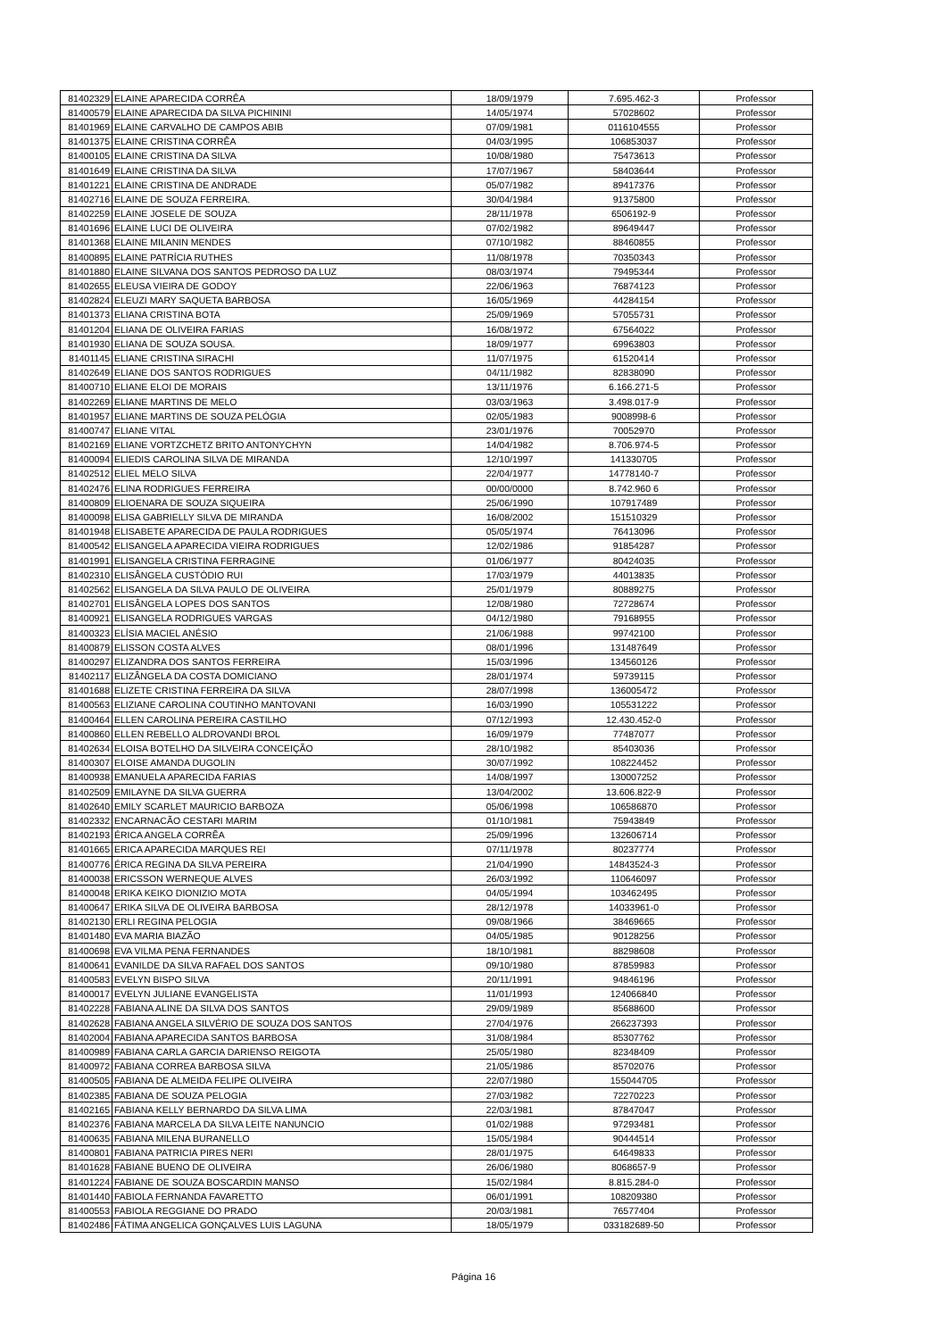| 81402329 | ELAINE APARECIDA CORRÊA | 18/09/1979 | 7.695.462-3 | Professor |
| 81400579 | ELAINE APARECIDA DA SILVA PICHININI | 14/05/1974 | 57028602 | Professor |
| 81401969 | ELAINE CARVALHO DE CAMPOS ABIB | 07/09/1981 | 0116104555 | Professor |
| 81401375 | ELAINE CRISTINA CORRÊA | 04/03/1995 | 106853037 | Professor |
| 81400105 | ELAINE CRISTINA DA SILVA | 10/08/1980 | 75473613 | Professor |
| 81401649 | ELAINE CRISTINA DA SILVA | 17/07/1967 | 58403644 | Professor |
| 81401221 | ELAINE CRISTINA DE ANDRADE | 05/07/1982 | 89417376 | Professor |
| 81402716 | ELAINE DE SOUZA FERREIRA. | 30/04/1984 | 91375800 | Professor |
| 81402259 | ELAINE JOSELE DE SOUZA | 28/11/1978 | 6506192-9 | Professor |
| 81401696 | ELAINE LUCI DE OLIVEIRA | 07/02/1982 | 89649447 | Professor |
| 81401368 | ELAINE MILANIN MENDES | 07/10/1982 | 88460855 | Professor |
| 81400895 | ELAINE PATRÍCIA RUTHES | 11/08/1978 | 70350343 | Professor |
| 81401880 | ELAINE SILVANA DOS SANTOS PEDROSO DA LUZ | 08/03/1974 | 79495344 | Professor |
| 81402655 | ELEUSA VIEIRA DE GODOY | 22/06/1963 | 76874123 | Professor |
| 81402824 | ELEUZI MARY SAQUETA BARBOSA | 16/05/1969 | 44284154 | Professor |
| 81401373 | ELIANA CRISTINA BOTA | 25/09/1969 | 57055731 | Professor |
| 81401204 | ELIANA DE OLIVEIRA FARIAS | 16/08/1972 | 67564022 | Professor |
| 81401930 | ELIANA DE SOUZA SOUSA. | 18/09/1977 | 69963803 | Professor |
| 81401145 | ELIANE CRISTINA SIRACHI | 11/07/1975 | 61520414 | Professor |
| 81402649 | ELIANE DOS SANTOS RODRIGUES | 04/11/1982 | 82838090 | Professor |
| 81400710 | ELIANE ELOI DE MORAIS | 13/11/1976 | 6.166.271-5 | Professor |
| 81402269 | ELIANE MARTINS DE MELO | 03/03/1963 | 3.498.017-9 | Professor |
| 81401957 | ELIANE MARTINS DE SOUZA PELÓGIA | 02/05/1983 | 9008998-6 | Professor |
| 81400747 | ELIANE VITAL | 23/01/1976 | 70052970 | Professor |
| 81402169 | ELIANE VORTZCHETZ BRITO ANTONYCHYN | 14/04/1982 | 8.706.974-5 | Professor |
| 81400094 | ELIEDIS CAROLINA SILVA DE MIRANDA | 12/10/1997 | 141330705 | Professor |
| 81402512 | ELIEL MELO SILVA | 22/04/1977 | 14778140-7 | Professor |
| 81402476 | ELINA RODRIGUES FERREIRA | 00/00/0000 | 8.742.960 6 | Professor |
| 81400809 | ELIOENARA DE SOUZA SIQUEIRA | 25/06/1990 | 107917489 | Professor |
| 81400098 | ELISA GABRIELLY SILVA DE MIRANDA | 16/08/2002 | 151510329 | Professor |
| 81401948 | ELISABETE APARECIDA DE PAULA RODRIGUES | 05/05/1974 | 76413096 | Professor |
| 81400542 | ELISANGELA APARECIDA VIEIRA RODRIGUES | 12/02/1986 | 91854287 | Professor |
| 81401991 | ELISANGELA CRISTINA FERRAGINE | 01/06/1977 | 80424035 | Professor |
| 81402310 | ELISÂNGELA CUSTÓDIO RUI | 17/03/1979 | 44013835 | Professor |
| 81402562 | ELISANGELA DA SILVA PAULO DE OLIVEIRA | 25/01/1979 | 80889275 | Professor |
| 81402701 | ELISÂNGELA LOPES DOS SANTOS | 12/08/1980 | 72728674 | Professor |
| 81400921 | ELISANGELA RODRIGUES VARGAS | 04/12/1980 | 79168955 | Professor |
| 81400323 | ELÍSIA MACIEL ANÉSIO | 21/06/1988 | 99742100 | Professor |
| 81400879 | ELISSON COSTA ALVES | 08/01/1996 | 131487649 | Professor |
| 81400297 | ELIZANDRA DOS SANTOS FERREIRA | 15/03/1996 | 134560126 | Professor |
| 81402117 | ELIZÂNGELA DA COSTA DOMICIANO | 28/01/1974 | 59739115 | Professor |
| 81401688 | ELIZETE CRISTINA FERREIRA DA SILVA | 28/07/1998 | 136005472 | Professor |
| 81400563 | ELIZIANE CAROLINA COUTINHO MANTOVANI | 16/03/1990 | 105531222 | Professor |
| 81400464 | ELLEN CAROLINA PEREIRA CASTILHO | 07/12/1993 | 12.430.452-0 | Professor |
| 81400860 | ELLEN REBELLO ALDROVANDI BROL | 16/09/1979 | 77487077 | Professor |
| 81402634 | ELOISA BOTELHO DA SILVEIRA CONCEIÇÃO | 28/10/1982 | 85403036 | Professor |
| 81400307 | ELOISE AMANDA DUGOLIN | 30/07/1992 | 108224452 | Professor |
| 81400938 | EMANUELA APARECIDA FARIAS | 14/08/1997 | 130007252 | Professor |
| 81402509 | EMILAYNE DA SILVA GUERRA | 13/04/2002 | 13.606.822-9 | Professor |
| 81402640 | EMILY SCARLET MAURICIO BARBOZA | 05/06/1998 | 106586870 | Professor |
| 81402332 | ENCARNACÃO CESTARI MARIM | 01/10/1981 | 75943849 | Professor |
| 81402193 | ÉRICA ANGELA CORRÊA | 25/09/1996 | 132606714 | Professor |
| 81401665 | ERICA APARECIDA MARQUES REI | 07/11/1978 | 80237774 | Professor |
| 81400776 | ÉRICA REGINA DA SILVA PEREIRA | 21/04/1990 | 14843524-3 | Professor |
| 81400038 | ERICSSON WERNEQUE ALVES | 26/03/1992 | 110646097 | Professor |
| 81400048 | ERIKA KEIKO DIONIZIO MOTA | 04/05/1994 | 103462495 | Professor |
| 81400647 | ERIKA SILVA DE OLIVEIRA BARBOSA | 28/12/1978 | 14033961-0 | Professor |
| 81402130 | ERLI REGINA PELOGIA | 09/08/1966 | 38469665 | Professor |
| 81401480 | EVA MARIA BIAZÃO | 04/05/1985 | 90128256 | Professor |
| 81400698 | EVA VILMA PENA FERNANDES | 18/10/1981 | 88298608 | Professor |
| 81400641 | EVANILDE DA SILVA RAFAEL DOS SANTOS | 09/10/1980 | 87859983 | Professor |
| 81400583 | EVELYN BISPO SILVA | 20/11/1991 | 94846196 | Professor |
| 81400017 | EVELYN JULIANE EVANGELISTA | 11/01/1993 | 124066840 | Professor |
| 81402228 | FABIANA ALINE DA SILVA DOS SANTOS | 29/09/1989 | 85688600 | Professor |
| 81402628 | FABIANA ANGELA SILVÉRIO DE SOUZA DOS SANTOS | 27/04/1976 | 266237393 | Professor |
| 81402004 | FABIANA APARECIDA SANTOS BARBOSA | 31/08/1984 | 85307762 | Professor |
| 81400989 | FABIANA CARLA GARCIA DARIENSO REIGOTA | 25/05/1980 | 82348409 | Professor |
| 81400972 | FABIANA CORREA BARBOSA SILVA | 21/05/1986 | 85702076 | Professor |
| 81400505 | FABIANA DE ALMEIDA FELIPE OLIVEIRA | 22/07/1980 | 155044705 | Professor |
| 81402385 | FABIANA DE SOUZA PELOGIA | 27/03/1982 | 72270223 | Professor |
| 81402165 | FABIANA KELLY BERNARDO DA SILVA LIMA | 22/03/1981 | 87847047 | Professor |
| 81402376 | FABIANA MARCELA DA SILVA LEITE NANUNCIO | 01/02/1988 | 97293481 | Professor |
| 81400635 | FABIANA MILENA BURANELLO | 15/05/1984 | 90444514 | Professor |
| 81400801 | FABIANA PATRICIA PIRES NERI | 28/01/1975 | 64649833 | Professor |
| 81401628 | FABIANE BUENO DE OLIVEIRA | 26/06/1980 | 8068657-9 | Professor |
| 81401224 | FABIANE DE SOUZA BOSCARDIN MANSO | 15/02/1984 | 8.815.284-0 | Professor |
| 81401440 | FABIOLA FERNANDA FAVARETTO | 06/01/1991 | 108209380 | Professor |
| 81400553 | FABIOLA REGGIANE DO PRADO | 20/03/1981 | 76577404 | Professor |
| 81402486 | FÁTIMA ANGELICA GONÇALVES LUIS LAGUNA | 18/05/1979 | 033182689-50 | Professor |
Página 16